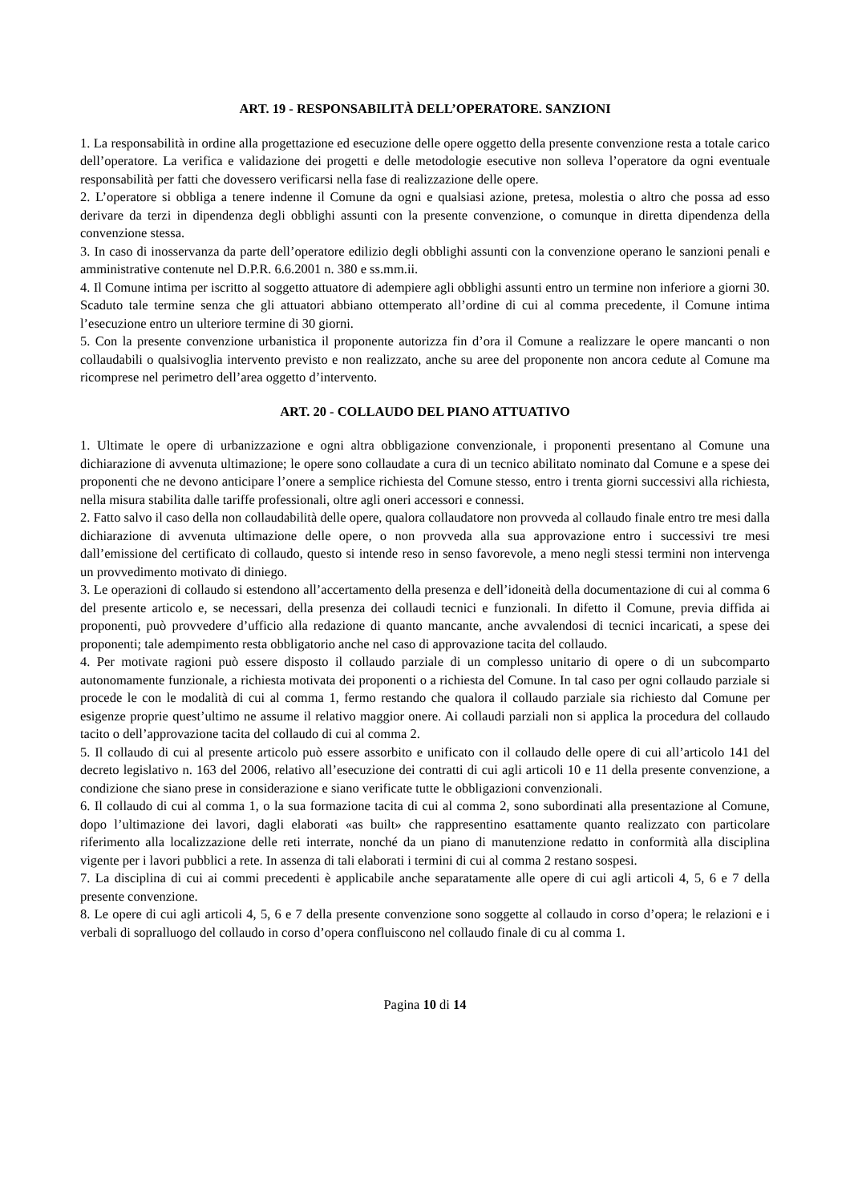ART. 19 - RESPONSABILITÀ DELL’OPERATORE. SANZIONI
1. La responsabilità in ordine alla progettazione ed esecuzione delle opere oggetto della presente convenzione resta a totale carico dell’operatore. La verifica e validazione dei progetti e delle metodologie esecutive non solleva l’operatore da ogni eventuale responsabilità per fatti che dovessero verificarsi nella fase di realizzazione delle opere.
2. L’operatore si obbliga a tenere indenne il Comune da ogni e qualsiasi azione, pretesa, molestia o altro che possa ad esso derivare da terzi in dipendenza degli obblighi assunti con la presente convenzione, o comunque in diretta dipendenza della convenzione stessa.
3. In caso di inosservanza da parte dell’operatore edilizio degli obblighi assunti con la convenzione operano le sanzioni penali e amministrative contenute nel D.P.R. 6.6.2001 n. 380 e ss.mm.ii.
4. Il Comune intima per iscritto al soggetto attuatore di adempiere agli obblighi assunti entro un termine non inferiore a giorni 30. Scaduto tale termine senza che gli attuatori abbiano ottemperato all’ordine di cui al comma precedente, il Comune intima l’esecuzione entro un ulteriore termine di 30 giorni.
5. Con la presente convenzione urbanistica il proponente autorizza fin d’ora il Comune a realizzare le opere mancanti o non collaudabili o qualsivoglia intervento previsto e non realizzato, anche su aree del proponente non ancora cedute al Comune ma ricomprese nel perimetro dell’area oggetto d’intervento.
ART. 20 - COLLAUDO DEL PIANO ATTUATIVO
1. Ultimate le opere di urbanizzazione e ogni altra obbligazione convenzionale, i proponenti presentano al Comune una dichiarazione di avvenuta ultimazione; le opere sono collaudate a cura di un tecnico abilitato nominato dal Comune e a spese dei proponenti che ne devono anticipare l’onere a semplice richiesta del Comune stesso, entro i trenta giorni successivi alla richiesta, nella misura stabilita dalle tariffe professionali, oltre agli oneri accessori e connessi.
2. Fatto salvo il caso della non collaudabilità delle opere, qualora collaudatore non provveda al collaudo finale entro tre mesi dalla dichiarazione di avvenuta ultimazione delle opere, o non provveda alla sua approvazione entro i successivi tre mesi dall’emissione del certificato di collaudo, questo si intende reso in senso favorevole, a meno negli stessi termini non intervenga un provvedimento motivato di diniego.
3. Le operazioni di collaudo si estendono all’accertamento della presenza e dell’idoneità della documentazione di cui al comma 6 del presente articolo e, se necessari, della presenza dei collaudi tecnici e funzionali. In difetto il Comune, previa diffida ai proponenti, può provvedere d’ufficio alla redazione di quanto mancante, anche avvalendosi di tecnici incaricati, a spese dei proponenti; tale adempimento resta obbligatorio anche nel caso di approvazione tacita del collaudo.
4. Per motivate ragioni può essere disposto il collaudo parziale di un complesso unitario di opere o di un subcomparto autonomamente funzionale, a richiesta motivata dei proponenti o a richiesta del Comune. In tal caso per ogni collaudo parziale si procede le con le modalità di cui al comma 1, fermo restando che qualora il collaudo parziale sia richiesto dal Comune per esigenze proprie quest’ultimo ne assume il relativo maggior onere. Ai collaudi parziali non si applica la procedura del collaudo tacito o dell’approvazione tacita del collaudo di cui al comma 2.
5. Il collaudo di cui al presente articolo può essere assorbito e unificato con il collaudo delle opere di cui all’articolo 141 del decreto legislativo n. 163 del 2006, relativo all’esecuzione dei contratti di cui agli articoli 10 e 11 della presente convenzione, a condizione che siano prese in considerazione e siano verificate tutte le obbligazioni convenzionali.
6. Il collaudo di cui al comma 1, o la sua formazione tacita di cui al comma 2, sono subordinati alla presentazione al Comune, dopo l’ultimazione dei lavori, dagli elaborati «as built» che rappresentino esattamente quanto realizzato con particolare riferimento alla localizzazione delle reti interrate, nonché da un piano di manutenzione redatto in conformità alla disciplina vigente per i lavori pubblici a rete. In assenza di tali elaborati i termini di cui al comma 2 restano sospesi.
7. La disciplina di cui ai commi precedenti è applicabile anche separatamente alle opere di cui agli articoli 4, 5, 6 e 7 della presente convenzione.
8. Le opere di cui agli articoli 4, 5, 6 e 7 della presente convenzione sono soggette al collaudo in corso d’opera; le relazioni e i verbali di sopralluogo del collaudo in corso d’opera confluiscono nel collaudo finale di cu al comma 1.
Pagina 10 di 14